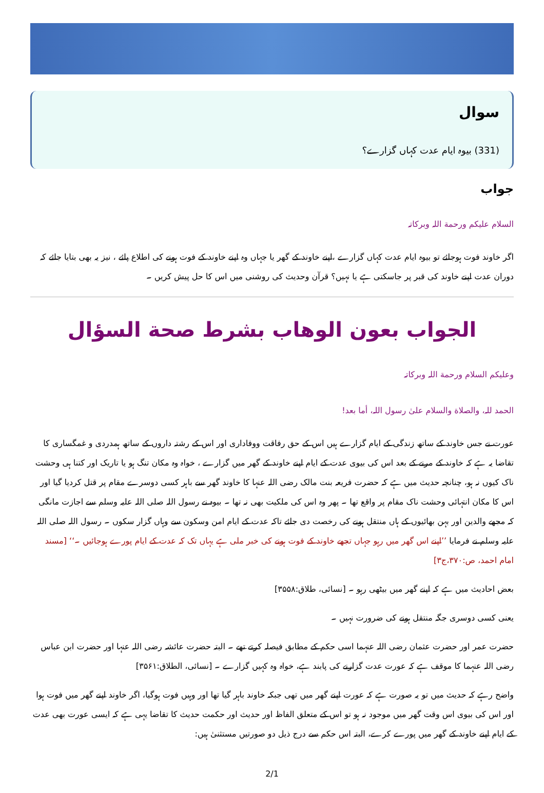سوال
(331) بیوہ ایام عدت کہاں گزارے؟
جواب
السلام علیکم ورحمة اللہ وبرکاتہ
اگر خاوند فوت ہوجائے تو بیوہ ایام عدت کہاں گزارے ،اپنے خاوند کے گھر یا جہاں وہ اپنے خاوند کے فوت ہونے کی اطلاع پائے ، نیز یہ بھی بتایا جائے کہ دوران عدت اپنے خاوند کی قبر پر جاسکتی ہے یا نہیں؟ قرآن وحدیث کی روشنی میں اس کا حل پیش کریں ۔
الجواب بعون الوهاب بشرط صحة السؤال
وعلیکم السلام ورحمة اللہ وبرکاتہ
الحمد للہ، والصلاة والسلام علیٰ رسول اللہ، أما بعد!
عورت نے جس خاوند کے ساتھ زندگی کے ایام گزارے ہیں اس کے حق رفاقت ووفاداری اور اس کے رشتہ داروں کے ساتھ ہمدردی و غمگساری کا تقاضا یہ ہے کہ خاوند کے مرنے کے بعد اس کی بیوی عدت کے ایام اپنے خاوند کے گھر میں گزارے ، خواہ وہ مکان تنگ ہو یا تاریک اور کتنا ہی وحشت ناک کیوں نہ ہو، چنانچہ حدیث میں ہے کہ حضرت فریعہ بنت مالک رضی اللہ عنہا کا خاوند گھر سے باہر کسی دوسرے مقام پر قتل کردیا گیا اور اس کا مکان انتہائی وحشت ناک مقام پر واقع تھا ۔ پھر وہ اس کی ملکیت بھی نہ تھا ۔ بیوہ نے رسول اللہ صلی اللہ علیہ وسلم سے اجازت مانگی کہ مجھے والدین اور بہن بھائیوں کے ہاں منتقل ہونے کی رخصت دی جائے تاکہ عدت کے ایام امن وسکون سے وہاں گزار سکوں ۔ رسول اللہ صلی اللہ علیہ وسلم نے فرمایا ’’اپنے اس گھر میں رہو جہاں تجھے خاوند کے فوت ہونے کی خبر ملی ہے یہاں تک کہ عدت کے ایام پورے ہوجائیں ۔‘‘ [مسند امام احمد، ص:۳۷۰،ج۳]
بعض احادیث میں ہے کہ اپنے گھر میں بیٹھی رہو ۔ [نسائی، طلاق:۳۵۵۸]
یعنی کسی دوسری جگہ منتقل ہونے کی ضرورت نہیں ۔
حضرت عمر اور حضرت عثمان رضی اللہ عنہما اسی حکم کے مطابق فیصلہ کرتے تھے ۔ البتہ حضرت عائشہ رضی اللہ عنہا اور حضرت ابن عباس رضی اللہ عنہما کا موقف ہے کہ عورت عدت گزارنے کی پابند ہے، خواہ وہ کہیں گزارے ۔ [نسائی، الطلاق:۳۵۶۱]
واضح رہے کہ حدیث میں تو یہ صورت ہے کہ عورت اپنے گھر میں تھی جبکہ خاوند باہر گیا تھا اور وہیں فوت ہوگیا، اگر خاوند اپنے گھر میں فوت ہوا اور اس کی بیوی اس وقت گھر میں موجود نہ ہو تو اس کے متعلق الفاظ اور حدیث اور حکمت حدیث کا تقاضا یہی ہے کہ ایسی عورت بھی عدت کے ایام اپنے خاوند کے گھر میں پورے کرے، البتہ اس حکم سے درج ذیل دو صورتیں مستثنیٰ ہیں:
2/1